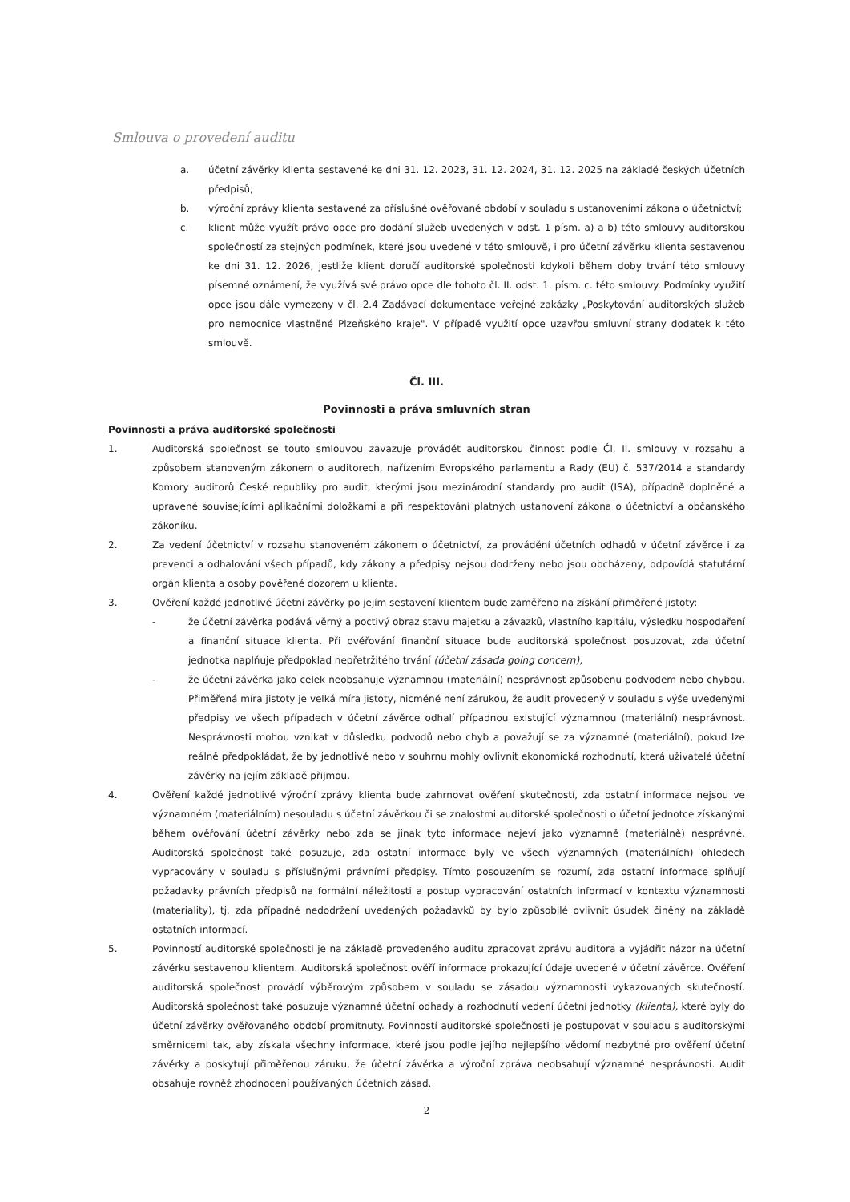Smlouva o provedení auditu
a. účetní závěrky klienta sestavené ke dni 31. 12. 2023, 31. 12. 2024, 31. 12. 2025 na základě českých účetních předpisů;
b. výroční zprávy klienta sestavené za příslušné ověřované období v souladu s ustanoveními zákona o účetnictví;
c. klient může využít právo opce pro dodání služeb uvedených v odst. 1 písm. a) a b) této smlouvy auditorskou společností za stejných podmínek, které jsou uvedené v této smlouvě, i pro účetní závěrku klienta sestavenou ke dni 31. 12. 2026, jestliže klient doručí auditorské společnosti kdykoli během doby trvání této smlouvy písemné oznámení, že využívá své právo opce dle tohoto čl. II. odst. 1. písm. c. této smlouvy. Podmínky využití opce jsou dále vymezeny v čl. 2.4 Zadávací dokumentace veřejné zakázky „Poskytování auditorských služeb pro nemocnice vlastněné Plzeňského kraje". V případě využití opce uzavřou smluvní strany dodatek k této smlouvě.
Čl. III.
Povinnosti a práva smluvních stran
Povinnosti a práva auditorské společnosti
1. Auditorská společnost se touto smlouvou zavazuje provádět auditorskou činnost podle Čl. II. smlouvy v rozsahu a způsobem stanoveným zákonem o auditorech, nařízením Evropského parlamentu a Rady (EU) č. 537/2014 a standardy Komory auditorů České republiky pro audit, kterými jsou mezinárodní standardy pro audit (ISA), případně doplněné a upravené souvisejícími aplikačními doložkami a při respektování platných ustanovení zákona o účetnictví a občanského zákoníku.
2. Za vedení účetnictví v rozsahu stanoveném zákonem o účetnictví, za provádění účetních odhadů v účetní závěrce i za prevenci a odhalování všech případů, kdy zákony a předpisy nejsou dodrženy nebo jsou obcházeny, odpovídá statutární orgán klienta a osoby pověřené dozorem u klienta.
3. Ověření každé jednotlivé účetní závěrky po jejím sestavení klientem bude zaměřeno na získání přiměřené jistoty:
- že účetní závěrka podává věrný a poctivý obraz stavu majetku a závazků, vlastního kapitálu, výsledku hospodaření a finanční situace klienta. Při ověřování finanční situace bude auditorská společnost posuzovat, zda účetní jednotka naplňuje předpoklad nepřetržitého trvání (účetní zásada going concern),
- že účetní závěrka jako celek neobsahuje významnou (materiální) nesprávnost způsobenu podvodem nebo chybou. Přiměřená míra jistoty je velká míra jistoty, nicméně není zárukou, že audit provedený v souladu s výše uvedenými předpisy ve všech případech v účetní závěrce odhalí případnou existující významnou (materiální) nesprávnost. Nesprávnosti mohou vznikat v důsledku podvodů nebo chyb a považují se za významné (materiální), pokud lze reálně předpokládat, že by jednotlivě nebo v souhrnu mohly ovlivnit ekonomická rozhodnutí, která uživatelé účetní závěrky na jejím základě přijmou.
4. Ověření každé jednotlivé výroční zprávy klienta bude zahrnovat ověření skutečností, zda ostatní informace nejsou ve významném (materiálním) nesouladu s účetní závěrkou či se znalostmi auditorské společnosti o účetní jednotce získanými během ověřování účetní závěrky nebo zda se jinak tyto informace nejeví jako významně (materiálně) nesprávné. Auditorská společnost také posuzuje, zda ostatní informace byly ve všech významných (materiálních) ohledech vypracovány v souladu s příslušnými právními předpisy. Tímto posouzením se rozumí, zda ostatní informace splňují požadavky právních předpisů na formální náležitosti a postup vypracování ostatních informací v kontextu významnosti (materiality), tj. zda případné nedodržení uvedených požadavků by bylo způsobilé ovlivnit úsudek činěný na základě ostatních informací.
5. Povinností auditorské společnosti je na základě provedeného auditu zpracovat zprávu auditora a vyjádřit názor na účetní závěrku sestavenou klientem. Auditorská společnost ověří informace prokazující údaje uvedené v účetní závěrce. Ověření auditorská společnost provádí výběrovým způsobem v souladu se zásadou významnosti vykazovaných skutečností. Auditorská společnost také posuzuje významné účetní odhady a rozhodnutí vedení účetní jednotky (klienta), které byly do účetní závěrky ověřovaného období promítnuty. Povinností auditorské společnosti je postupovat v souladu s auditorskými směrnicemi tak, aby získala všechny informace, které jsou podle jejího nejlepšího vědomí nezbytné pro ověření účetní závěrky a poskytují přiměřenou záruku, že účetní závěrka a výroční zpráva neobsahují významné nesprávnosti. Audit obsahuje rovněž zhodnocení používaných účetních zásad.
2